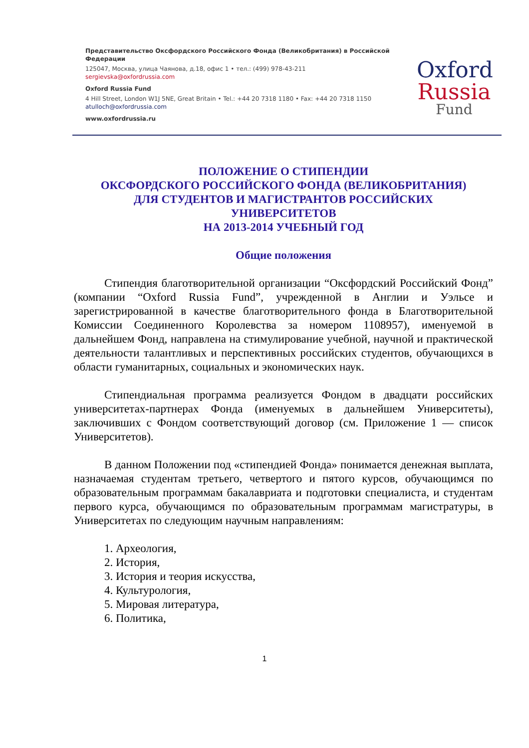Представительство Оксфордского Российского Фонда (Великобритания) в Российской Федерации
125047, Москва, улица Чаянова, д.18, офис 1 • тел.: (499) 978-43-211
sergievska@oxfordrussia.com
Oxford Russia Fund
4 Hill Street, London W1J 5NE, Great Britain • Tel.: +44 20 7318 1180 • Fax: +44 20 7318 1150
atulloch@oxfordrussia.com
www.oxfordrussia.ru
Oxford
Russia
Fund
ПОЛОЖЕНИЕ О СТИПЕНДИИ
ОКСФОРДСКОГО РОССИЙСКОГО ФОНДА (ВЕЛИКОБРИТАНИЯ)
ДЛЯ СТУДЕНТОВ И МАГИСТРАНТОВ РОССИЙСКИХ
УНИВЕРСИТЕТОВ
НА 2013-2014 УЧЕБНЫЙ ГОД
Общие положения
Стипендия благотворительной организации “Оксфордский Российский Фонд” (компании “Oxford Russia Fund”, учрежденной в Англии и Уэльсе и зарегистрированной в качестве благотворительного фонда в Благотворительной Комиссии Соединенного Королевства за номером 1108957), именуемой в дальнейшем Фонд, направлена на стимулирование учебной, научной и практической деятельности талантливых и перспективных российских студентов, обучающихся в области гуманитарных, социальных и экономических наук.
Стипендиальная программа реализуется Фондом в двадцати российских университетах-партнерах Фонда (именуемых в дальнейшем Университеты), заключивших с Фондом соответствующий договор (см. Приложение 1 — список Университетов).
В данном Положении под «стипендией Фонда» понимается денежная выплата, назначаемая студентам третьего, четвертого и пятого курсов, обучающимся по образовательным программам бакалавриата и подготовки специалиста, и студентам первого курса, обучающимся по образовательным программам магистратуры, в Университетах по следующим научным направлениям:
1. Археология,
2. История,
3. История и теория искусства,
4. Культурология,
5. Мировая литература,
6. Политика,
1